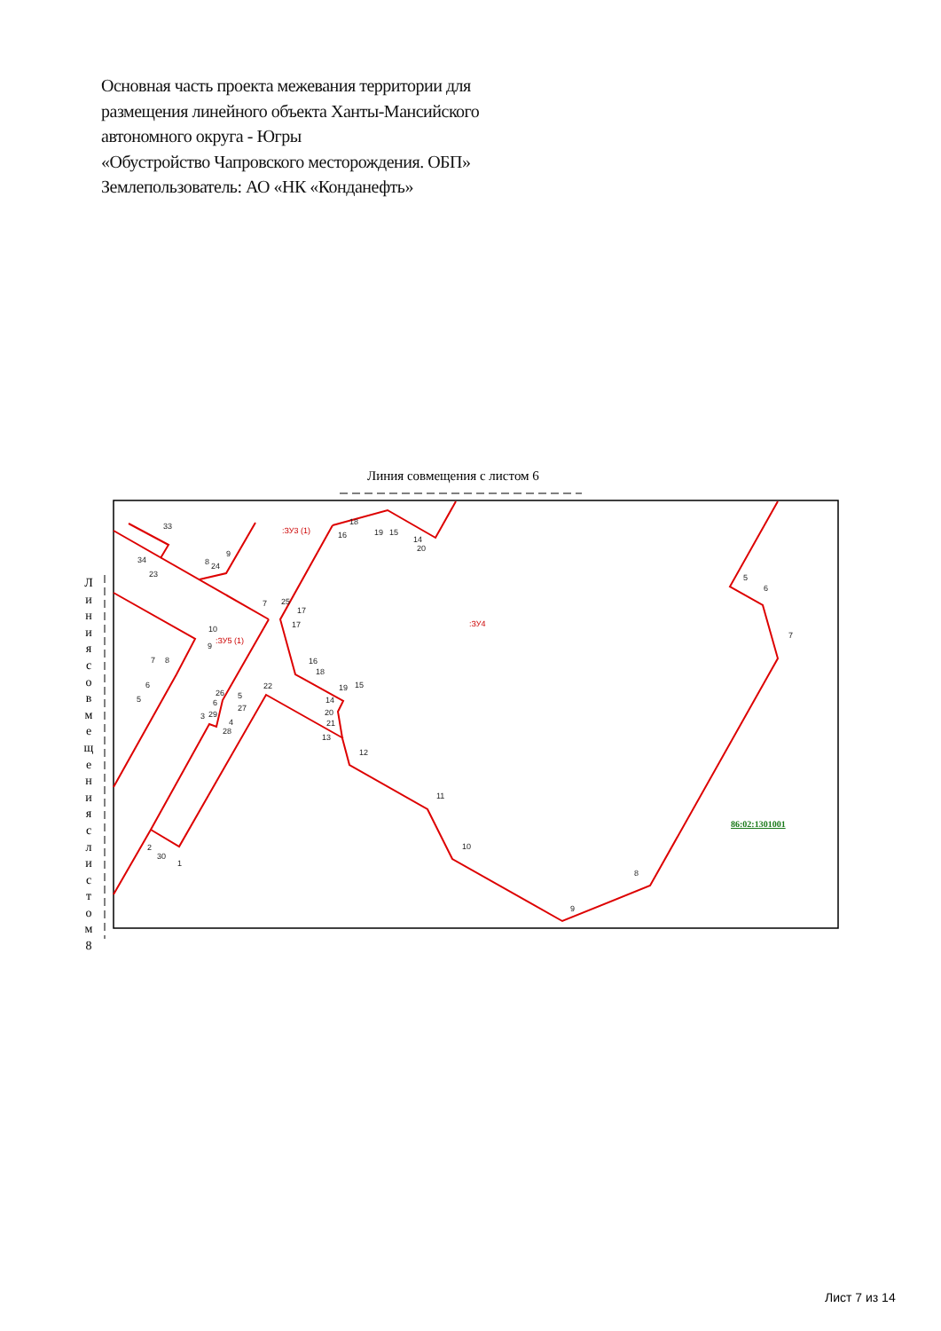Основная часть проекта межевания территории для
размещения линейного объекта Ханты-Мансийского
автономного округа - Югры
«Обустройство Чапровского месторождения. ОБП»
Землепользователь: АО «НК «Конданефть»
Линия совмещения с листом 6
Л и н и я с о в м е щ е н и я с л и с т о м 8
33
34
23
8
24
9
7
25
17
17
10
9
7
8
6
5
16
18
19
15
22
26
5
6
27
14
20
21
13
3
29
4
28
12
11
10
8
9
2
30
1
5
6
7
18
16
19
15
14
20
:ЗУ3 (1)
:ЗУ5 (1)
:ЗУ4
86:02:1301001
Лист 7 из 14